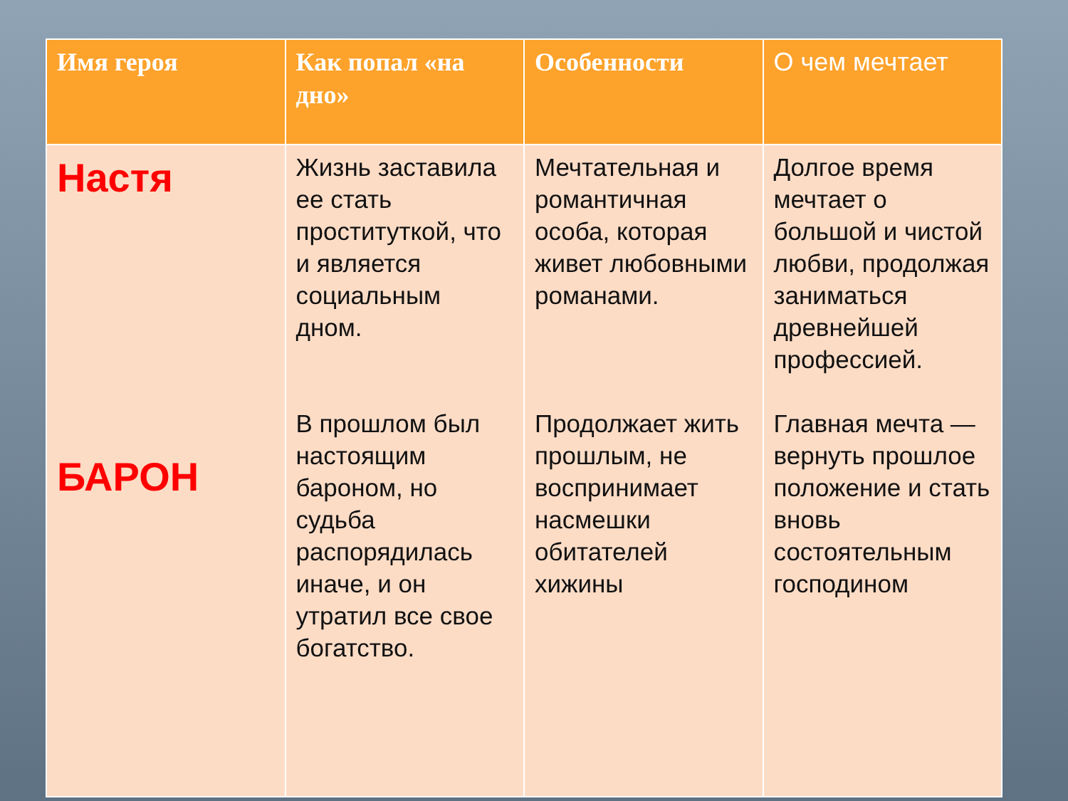| Имя героя | Как попал «на дно» | Особенности | О чем мечтает |
| --- | --- | --- | --- |
| Настя БАРОН | Жизнь заставила ее стать проституткой, что и является социальным дном. В прошлом был настоящим бароном, но судьба распорядилась иначе, и он утратил все свое богатство. | Мечтательная и романтичная особа, которая живет любовными романами. Продолжает жить прошлым, не воспринимает насмешки обитателей хижины | Долгое время мечтает о большой и чистой любви, продолжая заниматься древнейшей профессией. Главная мечта — вернуть прошлое положение и стать вновь состоятельным господином |